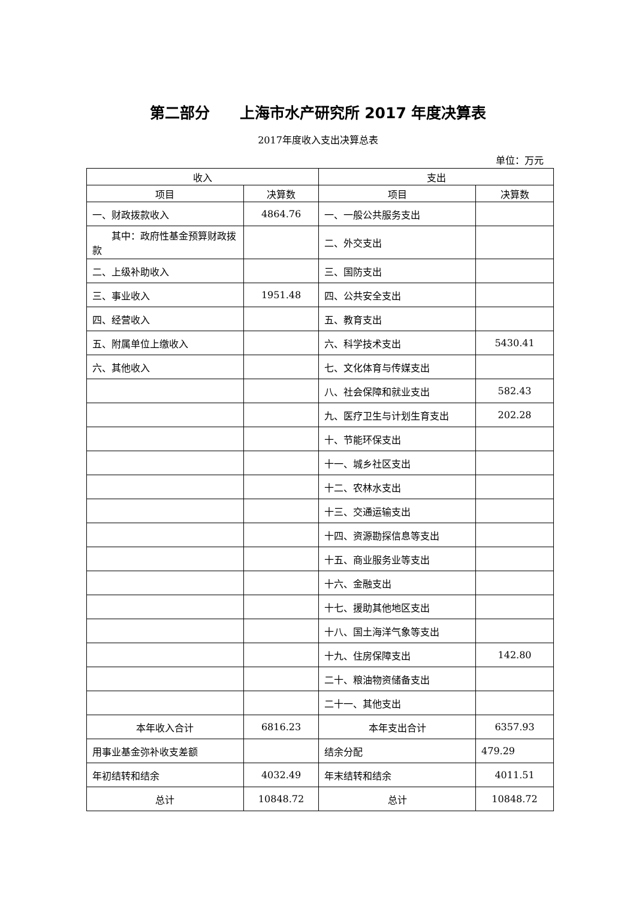第二部分　　上海市水产研究所 2017 年度决算表
2017年度收入支出决算总表
单位：万元
| 收入 | | 支出 | |
| --- | --- | --- | --- |
| 项目 | 决算数 | 项目 | 决算数 |
| 一、财政拨款收入 | 4864.76 | 一、一般公共服务支出 | |
| 其中：政府性基金预算财政拨款 | | 二、外交支出 | |
| 二、上级补助收入 | | 三、国防支出 | |
| 三、事业收入 | 1951.48 | 四、公共安全支出 | |
| 四、经营收入 | | 五、教育支出 | |
| 五、附属单位上缴收入 | | 六、科学技术支出 | 5430.41 |
| 六、其他收入 | | 七、文化体育与传媒支出 | |
| | | 八、社会保障和就业支出 | 582.43 |
| | | 九、医疗卫生与计划生育支出 | 202.28 |
| | | 十、节能环保支出 | |
| | | 十一、城乡社区支出 | |
| | | 十二、农林水支出 | |
| | | 十三、交通运输支出 | |
| | | 十四、资源勘探信息等支出 | |
| | | 十五、商业服务业等支出 | |
| | | 十六、金融支出 | |
| | | 十七、援助其他地区支出 | |
| | | 十八、国土海洋气象等支出 | |
| | | 十九、住房保障支出 | 142.80 |
| | | 二十、粮油物资储备支出 | |
| | | 二十一、其他支出 | |
| 本年收入合计 | 6816.23 | 本年支出合计 | 6357.93 |
| 用事业基金弥补收支差额 | | 结余分配 | 479.29 |
| 年初结转和结余 | 4032.49 | 年末结转和结余 | 4011.51 |
| 总计 | 10848.72 | 总计 | 10848.72 |